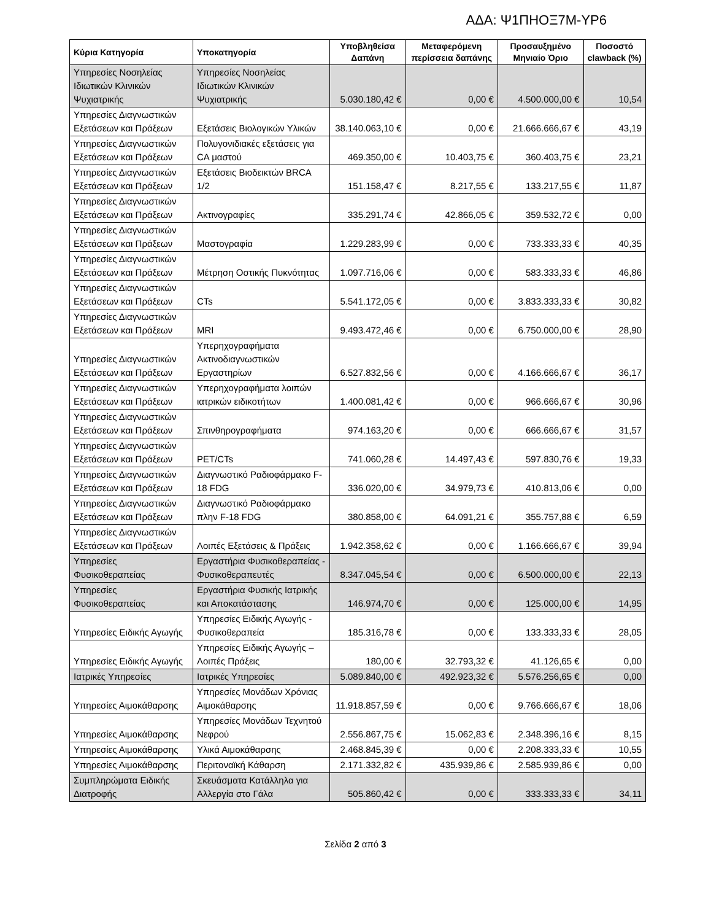ΑΔΑ: Ψ1ΠΗΟΞ7Μ-ΥΡ6
| Κύρια Κατηγορία | Υποκατηγορία | Υποβληθείσα Δαπάνη | Μεταφερόμενη περίσσεια δαπάνης | Προσαυξημένο Μηνιαίο Όριο | Ποσοστό clawback (%) |
| --- | --- | --- | --- | --- | --- |
| Υπηρεσίες Νοσηλείας Ιδιωτικών Κλινικών Ψυχιατρικής | Υπηρεσίες Νοσηλείας Ιδιωτικών Κλινικών Ψυχιατρικής | 5.030.180,42 € | 0,00 € | 4.500.000,00 € | 10,54 |
| Υπηρεσίες Διαγνωστικών Εξετάσεων και Πράξεων | Εξετάσεις Βιολογικών Υλικών | 38.140.063,10 € | 0,00 € | 21.666.666,67 € | 43,19 |
| Υπηρεσίες Διαγνωστικών Εξετάσεων και Πράξεων | Πολυγονιδιακές εξετάσεις για CA μαστού | 469.350,00 € | 10.403,75 € | 360.403,75 € | 23,21 |
| Υπηρεσίες Διαγνωστικών Εξετάσεων και Πράξεων | Εξετάσεις Βιοδεικτών BRCA 1/2 | 151.158,47 € | 8.217,55 € | 133.217,55 € | 11,87 |
| Υπηρεσίες Διαγνωστικών Εξετάσεων και Πράξεων | Ακτινογραφίες | 335.291,74 € | 42.866,05 € | 359.532,72 € | 0,00 |
| Υπηρεσίες Διαγνωστικών Εξετάσεων και Πράξεων | Μαστογραφία | 1.229.283,99 € | 0,00 € | 733.333,33 € | 40,35 |
| Υπηρεσίες Διαγνωστικών Εξετάσεων και Πράξεων | Μέτρηση Οστικής Πυκνότητας | 1.097.716,06 € | 0,00 € | 583.333,33 € | 46,86 |
| Υπηρεσίες Διαγνωστικών Εξετάσεων και Πράξεων | CTs | 5.541.172,05 € | 0,00 € | 3.833.333,33 € | 30,82 |
| Υπηρεσίες Διαγνωστικών Εξετάσεων και Πράξεων | MRI | 9.493.472,46 € | 0,00 € | 6.750.000,00 € | 28,90 |
| Υπηρεσίες Διαγνωστικών Εξετάσεων και Πράξεων | Υπερηχογραφήματα Ακτινοδιαγνωστικών Εργαστηρίων | 6.527.832,56 € | 0,00 € | 4.166.666,67 € | 36,17 |
| Υπηρεσίες Διαγνωστικών Εξετάσεων και Πράξεων | Υπερηχογραφήματα λοιπών ιατρικών ειδικοτήτων | 1.400.081,42 € | 0,00 € | 966.666,67 € | 30,96 |
| Υπηρεσίες Διαγνωστικών Εξετάσεων και Πράξεων | Σπινθηρογραφήματα | 974.163,20 € | 0,00 € | 666.666,67 € | 31,57 |
| Υπηρεσίες Διαγνωστικών Εξετάσεων και Πράξεων | PET/CTs | 741.060,28 € | 14.497,43 € | 597.830,76 € | 19,33 |
| Υπηρεσίες Διαγνωστικών Εξετάσεων και Πράξεων | Διαγνωστικό Ραδιοφάρμακο F-18 FDG | 336.020,00 € | 34.979,73 € | 410.813,06 € | 0,00 |
| Υπηρεσίες Διαγνωστικών Εξετάσεων και Πράξεων | Διαγνωστικό Ραδιοφάρμακο πλην F-18 FDG | 380.858,00 € | 64.091,21 € | 355.757,88 € | 6,59 |
| Υπηρεσίες Διαγνωστικών Εξετάσεων και Πράξεων | Λοιπές Εξετάσεις & Πράξεις | 1.942.358,62 € | 0,00 € | 1.166.666,67 € | 39,94 |
| Υπηρεσίες Φυσικοθεραπείας | Εργαστήρια Φυσικοθεραπείας - Φυσικοθεραπευτές | 8.347.045,54 € | 0,00 € | 6.500.000,00 € | 22,13 |
| Υπηρεσίες Φυσικοθεραπείας | Εργαστήρια Φυσικής Ιατρικής και Αποκατάστασης | 146.974,70 € | 0,00 € | 125.000,00 € | 14,95 |
| Υπηρεσίες Ειδικής Αγωγής | Υπηρεσίες Ειδικής Αγωγής - Φυσικοθεραπεία | 185.316,78 € | 0,00 € | 133.333,33 € | 28,05 |
| Υπηρεσίες Ειδικής Αγωγής | Υπηρεσίες Ειδικής Αγωγής – Λοιπές Πράξεις | 180,00 € | 32.793,32 € | 41.126,65 € | 0,00 |
| Ιατρικές Υπηρεσίες | Ιατρικές Υπηρεσίες | 5.089.840,00 € | 492.923,32 € | 5.576.256,65 € | 0,00 |
| Υπηρεσίες Αιμοκάθαρσης | Υπηρεσίες Μονάδων Χρόνιας Αιμοκάθαρσης | 11.918.857,59 € | 0,00 € | 9.766.666,67 € | 18,06 |
| Υπηρεσίες Αιμοκάθαρσης | Υπηρεσίες Μονάδων Τεχνητού Νεφρού | 2.556.867,75 € | 15.062,83 € | 2.348.396,16 € | 8,15 |
| Υπηρεσίες Αιμοκάθαρσης | Υλικά Αιμοκάθαρσης | 2.468.845,39 € | 0,00 € | 2.208.333,33 € | 10,55 |
| Υπηρεσίες Αιμοκάθαρσης | Περιτοναϊκή Κάθαρση | 2.171.332,82 € | 435.939,86 € | 2.585.939,86 € | 0,00 |
| Συμπληρώματα Ειδικής Διατροφής | Σκευάσματα Κατάλληλα για Αλλεργία στο Γάλα | 505.860,42 € | 0,00 € | 333.333,33 € | 34,11 |
Σελίδα 2 από 3